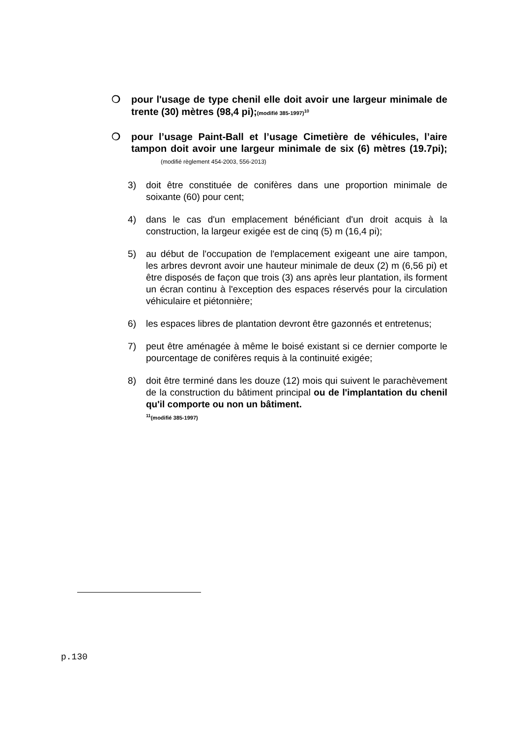❍ pour l'usage de type chenil elle doit avoir une largeur minimale de trente (30) mètres (98,4 pi);(modifié 385-1997)<sup>10</sup>
❍ pour l’usage Paint-Ball et l’usage Cimetière de véhicules, l’aire tampon doit avoir une largeur minimale de six (6) mètres (19.7pi); (modifié règlement 454-2003, 556-2013)
3) doit être constituée de conifères dans une proportion minimale de soixante (60) pour cent;
4) dans le cas d'un emplacement bénéficiant d'un droit acquis à la construction, la largeur exigée est de cinq (5) m (16,4 pi);
5) au début de l'occupation de l'emplacement exigeant une aire tampon, les arbres devront avoir une hauteur minimale de deux (2) m (6,56 pi) et être disposés de façon que trois (3) ans après leur plantation, ils forment un écran continu à l'exception des espaces réservés pour la circulation véhiculaire et piétonnière;
6) les espaces libres de plantation devront être gazonnés et entretenus;
7) peut être aménagée à même le boisé existant si ce dernier comporte le pourcentage de conifères requis à la continuité exigée;
8) doit être terminé dans les douze (12) mois qui suivent le parachèvement de la construction du bâtiment principal ou de l'implantation du chenil qu'il comporte ou non un bâtiment.
<sup>11</sup> (modifié 385-1997)
p.130